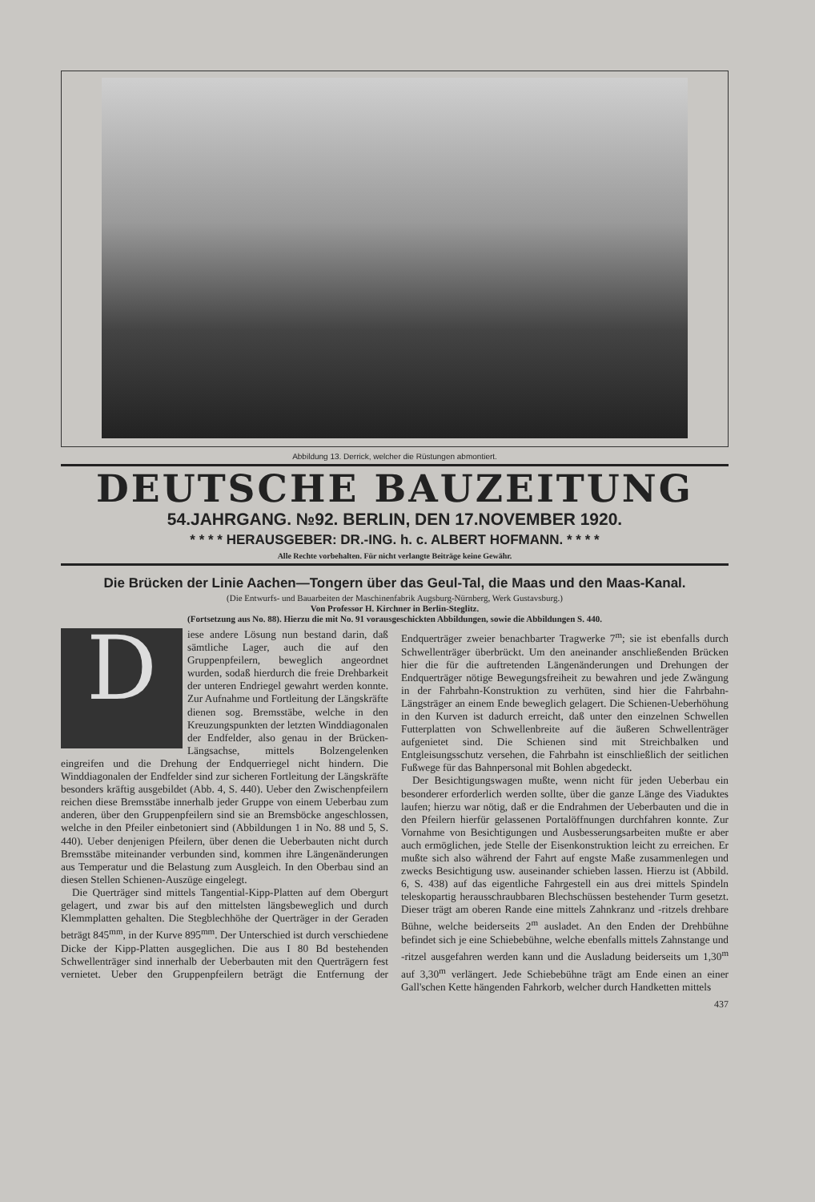Abbildung 13. Derrick, welcher die Rüstungen abmontiert.
DEUTSCHE BAUZEITUNG
54.JAHRGANG. №92. BERLIN, DEN 17.NOVEMBER 1920.
* * * * HERAUSGEBER: DR.-ING. h. c. ALBERT HOFMANN. * * * *
Alle Rechte vorbehalten. Für nicht verlangte Beiträge keine Gewähr.
Die Brücken der Linie Aachen—Tongern über das Geul-Tal, die Maas und den Maas-Kanal.
(Die Entwurfs- und Bauarbeiten der Maschinenfabrik Augsburg-Nürnberg, Werk Gustavsburg.)
Von Professor H. Kirchner in Berlin-Steglitz.
(Fortsetzung aus No. 88). Hierzu die mit No. 91 vorausgeschickten Abbildungen, sowie die Abbildungen S. 440.
Diese andere Lösung nun bestand darin, daß sämtliche Lager, auch die auf den Gruppenpfeilern, beweglich angeordnet wurden, sodaß hierdurch die freie Drehbarkeit der unteren Endriegel gewahrt werden konnte. Zur Aufnahme und Fortleitung der Längskräfte dienen sog. Bremsstäbe, welche in den Kreuzungspunkten der letzten Winddiagonalen der Endfelder, also genau in der Brücken-Längsachse, mittels Bolzengelenken eingreifen und die Drehung der Endquerriegel nicht hindern. Die Winddiagonalen der Endfelder sind zur sicheren Fortleitung der Längskräfte besonders kräftig ausgebildet (Abb. 4, S. 440). Ueber den Zwischenpfeilern reichen diese Bremsstäbe innerhalb jeder Gruppe von einem Ueberbau zum anderen, über den Gruppenpfeilern sind sie an Bremsböcke angeschlossen, welche in den Pfeiler einbetoniert sind (Abbildungen 1 in No. 88 und 5, S. 440). Ueber denjenigen Pfeilern, über denen die Ueberbauten nicht durch Bremsstäbe miteinander verbunden sind, kommen ihre Längenänderungen aus Temperatur und die Belastung zum Ausgleich. In den Oberbau sind an diesen Stellen Schienen-Auszüge eingelegt.
Die Querträger sind mittels Tangential-Kipp-Platten auf dem Obergurt gelagert, und zwar bis auf den mittelsten längsbeweglich und durch Klemmplatten gehalten. Die Stegblechhöhe der Querträger in der Geraden beträgt 845<sup>mm</sup>, in der Kurve 895<sup>mm</sup>. Der Unterschied ist durch verschiedene Dicke der Kipp-Platten ausgeglichen. Die aus I 80 Bd bestehenden Schwellenträger sind innerhalb der Ueberbauten mit den Querträgern fest vernietet. Ueber den Gruppenpfeilern beträgt die Entfernung der Endquerträger zweier benachbarter Tragwerke 7<sup>m</sup>; sie ist ebenfalls durch Schwellenträger überbrückt. Um den aneinander anschließenden Brücken hier die für die auftretenden Längenänderungen und Drehungen der Endquerträger nötige Bewegungsfreiheit zu bewahren und jede Zwängung in der Fahrbahn-Konstruktion zu verhüten, sind hier die Fahrbahn-Längsträger an einem Ende beweglich gelagert. Die Schienen-Ueberhöhung in den Kurven ist dadurch erreicht, daß unter den einzelnen Schwellen Futterplatten von Schwellenbreite auf die äußeren Schwellenträger aufgenietet sind. Die Schienen sind mit Streichbalken und Entgleisungsschutz versehen, die Fahrbahn ist einschließlich der seitlichen Fußwege für das Bahnpersonal mit Bohlen abgedeckt.
Der Besichtigungswagen mußte, wenn nicht für jeden Ueberbau ein besonderer erforderlich werden sollte, über die ganze Länge des Viaduktes laufen; hierzu war nötig, daß er die Endrahmen der Ueberbauten und die in den Pfeilern hierfür gelassenen Portalöffnungen durchfahren konnte. Zur Vornahme von Besichtigungen und Ausbesserungsarbeiten mußte er aber auch ermöglichen, jede Stelle der Eisenkonstruktion leicht zu erreichen. Er mußte sich also während der Fahrt auf engste Maße zusammenlegen und zwecks Besichtigung usw. auseinander schieben lassen. Hierzu ist (Abbild. 6, S. 438) auf das eigentliche Fahrgestell ein aus drei mittels Spindeln teleskopartig herausschraubbaren Blechschüssen bestehender Turm gesetzt. Dieser trägt am oberen Rande eine mittels Zahnkranz und -ritzels drehbare Bühne, welche beiderseits 2<sup>m</sup> ausladet. An den Enden der Drehbühne befindet sich je eine Schiebebühne, welche ebenfalls mittels Zahnstange und -ritzel ausgefahren werden kann und die Ausladung beiderseits um 1,30<sup>m</sup> auf 3,30<sup>m</sup> verlängert. Jede Schiebebühne trägt am Ende einen an einer Gall'schen Kette hängenden Fahrkorb, welcher durch Handketten mittels
437